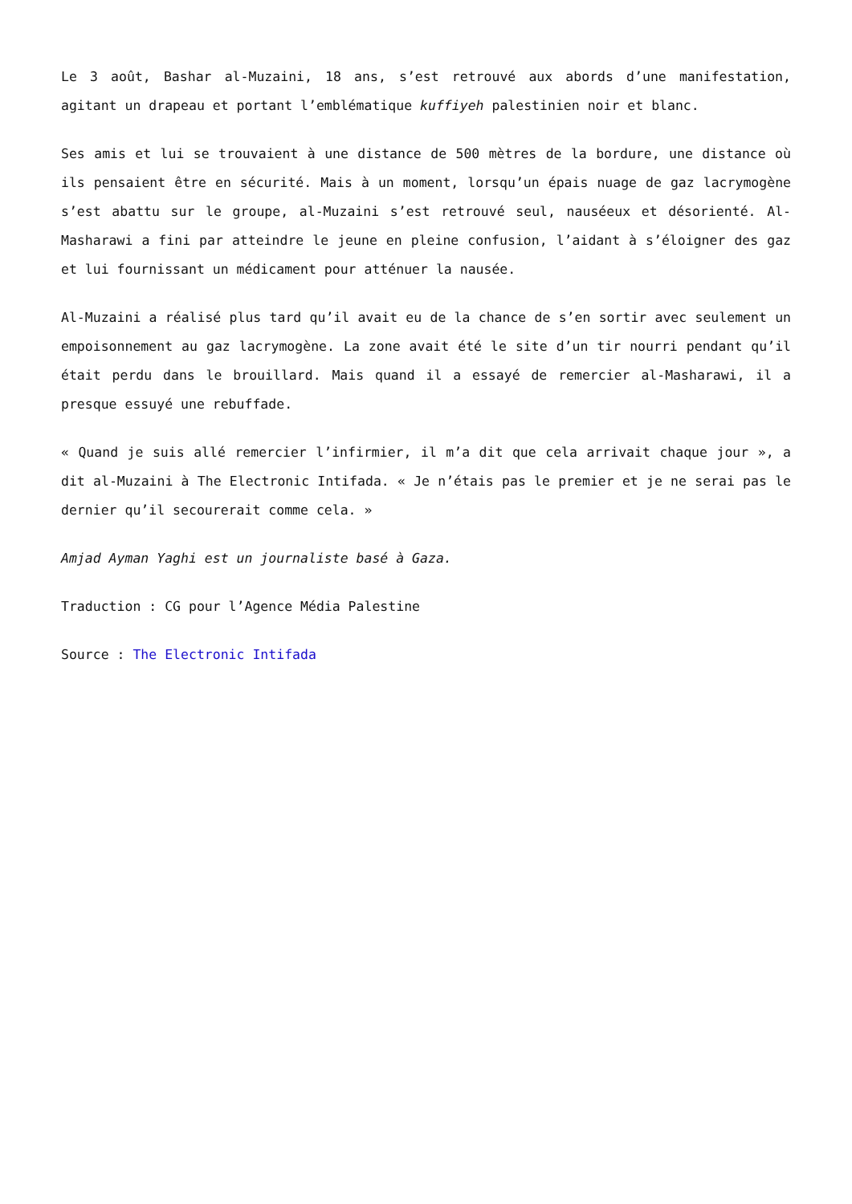Le 3 août, Bashar al-Muzaini, 18 ans, s’est retrouvé aux abords d’une manifestation, agitant un drapeau et portant l’emblématique kuffiyeh palestinien noir et blanc.
Ses amis et lui se trouvaient à une distance de 500 mètres de la bordure, une distance où ils pensaient être en sécurité. Mais à un moment, lorsqu’un épais nuage de gaz lacrymogène s’est abattu sur le groupe, al-Muzaini s’est retrouvé seul, nauséeux et désorienté. Al-Masharawi a fini par atteindre le jeune en pleine confusion, l’aidant à s’éloigner des gaz et lui fournissant un médicament pour atténuer la nausée.
Al-Muzaini a réalisé plus tard qu’il avait eu de la chance de s’en sortir avec seulement un empoisonnement au gaz lacrymogène. La zone avait été le site d’un tir nourri pendant qu’il était perdu dans le brouillard. Mais quand il a essayé de remercier al-Masharawi, il a presque essuyé une rebuffade.
« Quand je suis allé remercier l’infirmier, il m’a dit que cela arrivait chaque jour », a dit al-Muzaini à The Electronic Intifada. « Je n’étais pas le premier et je ne serai pas le dernier qu’il secourerait comme cela. »
Amjad Ayman Yaghi est un journaliste basé à Gaza.
Traduction : CG pour l’Agence Média Palestine
Source : The Electronic Intifada